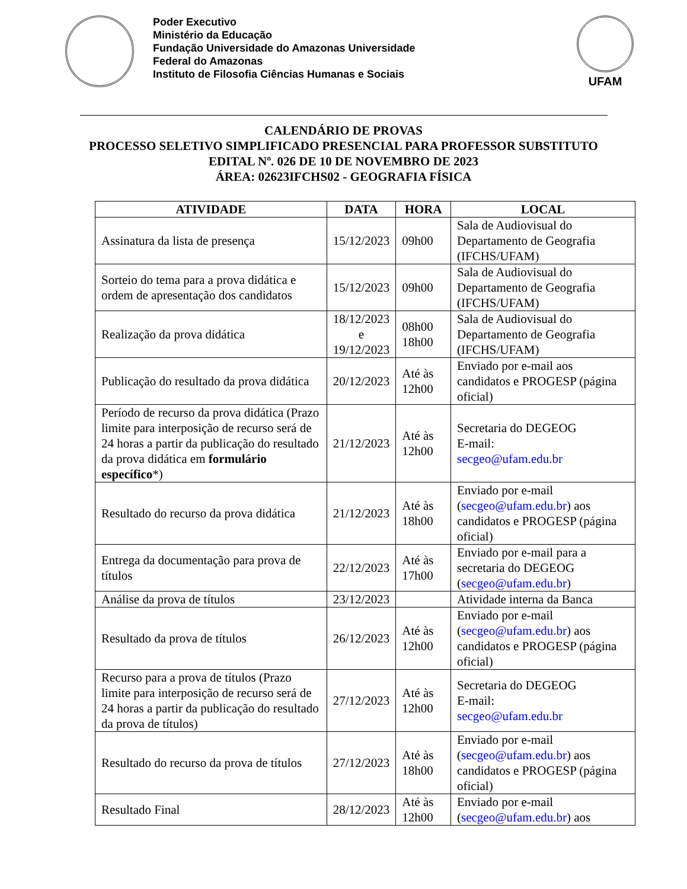Poder Executivo
Ministério da Educação
Fundação Universidade do Amazonas Universidade Federal do Amazonas
Instituto de Filosofia Ciências Humanas e Sociais
UFAM
CALENDÁRIO DE PROVAS
PROCESSO SELETIVO SIMPLIFICADO PRESENCIAL PARA PROFESSOR SUBSTITUTO
EDITAL Nº. 026 DE 10 DE NOVEMBRO DE 2023
ÁREA: 02623IFCHS02 - GEOGRAFIA FÍSICA
| ATIVIDADE | DATA | HORA | LOCAL |
| --- | --- | --- | --- |
| Assinatura da lista de presença | 15/12/2023 | 09h00 | Sala de Audiovisual do Departamento de Geografia (IFCHS/UFAM) |
| Sorteio do tema para a prova didática e ordem de apresentação dos candidatos | 15/12/2023 | 09h00 | Sala de Audiovisual do Departamento de Geografia (IFCHS/UFAM) |
| Realização da prova didática | 18/12/2023 e 19/12/2023 | 08h00 18h00 | Sala de Audiovisual do Departamento de Geografia (IFCHS/UFAM) |
| Publicação do resultado da prova didática | 20/12/2023 | Até às 12h00 | Enviado por e-mail aos candidatos e PROGESP (página oficial) |
| Período de recurso da prova didática (Prazo limite para interposição de recurso será de 24 horas a partir da publicação do resultado da prova didática em formulário específico *) | 21/12/2023 | Até às 12h00 | Secretaria do DEGEOG E-mail: secgeo@ufam.edu.br |
| Resultado do recurso da prova didática | 21/12/2023 | Até às 18h00 | Enviado por e-mail ( secgeo@ufam.edu.br ) aos candidatos e PROGESP (página oficial) |
| Entrega da documentação para prova de títulos | 22/12/2023 | Até às 17h00 | Enviado por e-mail para a secretaria do DEGEOG ( secgeo@ufam.edu.br ) |
| Análise da prova de títulos | 23/12/2023 | | Atividade interna da Banca |
| Resultado da prova de títulos | 26/12/2023 | Até às 12h00 | Enviado por e-mail ( secgeo@ufam.edu.br ) aos candidatos e PROGESP (página oficial) |
| Recurso para a prova de títulos (Prazo limite para interposição de recurso será de 24 horas a partir da publicação do resultado da prova de títulos) | 27/12/2023 | Até às 12h00 | Secretaria do DEGEOG E-mail: secgeo@ufam.edu.br |
| Resultado do recurso da prova de títulos | 27/12/2023 | Até às 18h00 | Enviado por e-mail ( secgeo@ufam.edu.br ) aos candidatos e PROGESP (página oficial) |
| Resultado Final | 28/12/2023 | Até às 12h00 | Enviado por e-mail ( secgeo@ufam.edu.br ) aos |